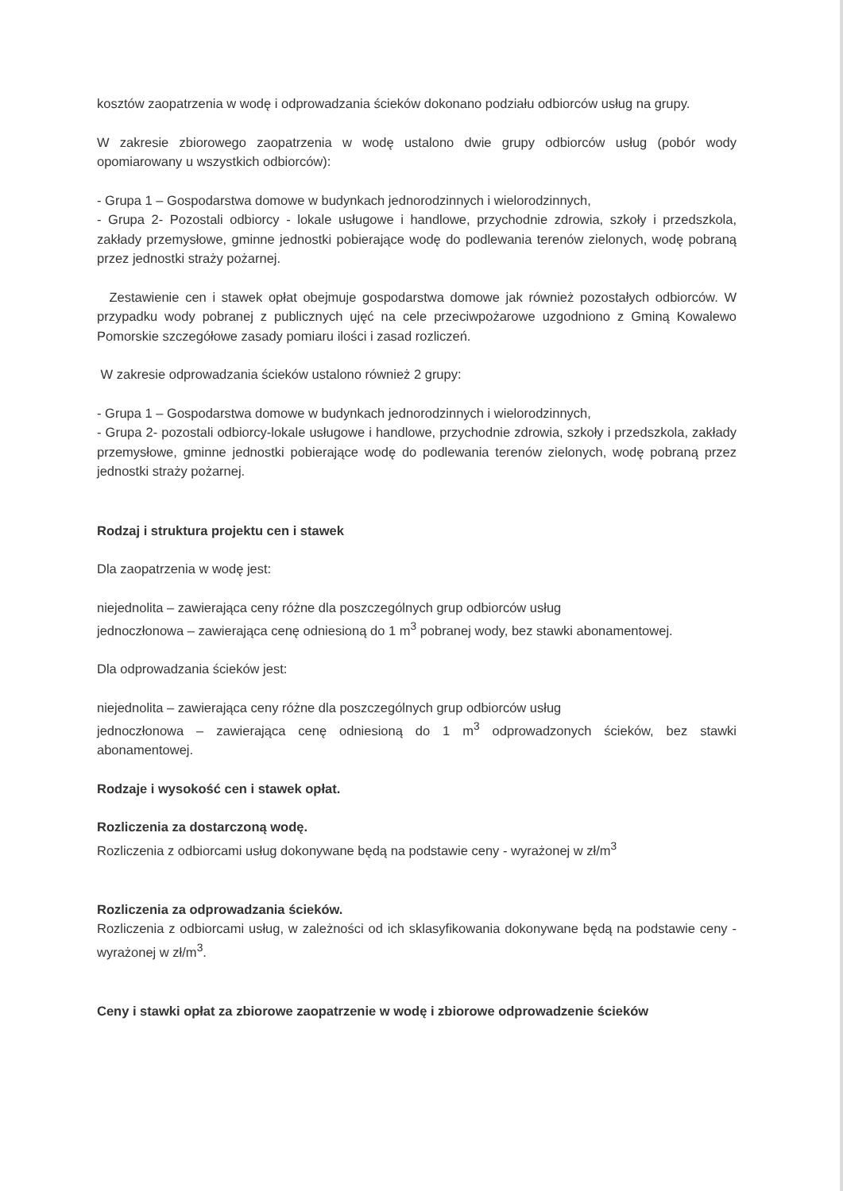kosztów zaopatrzenia w wodę i odprowadzania ścieków dokonano podziału odbiorców usług na grupy.
W zakresie zbiorowego zaopatrzenia w wodę ustalono dwie grupy odbiorców usług (pobór wody opomiarowany u wszystkich odbiorców):
- Grupa 1 – Gospodarstwa domowe w budynkach jednorodzinnych i wielorodzinnych,
- Grupa 2- Pozostali odbiorcy - lokale usługowe i handlowe, przychodnie zdrowia, szkoły i przedszkola, zakłady przemysłowe, gminne jednostki pobierające wodę do podlewania terenów zielonych, wodę pobraną przez jednostki straży pożarnej.
Zestawienie cen i stawek opłat obejmuje gospodarstwa domowe jak również pozostałych odbiorców. W przypadku wody pobranej z publicznych ujęć na cele przeciwpożarowe uzgodniono z Gminą Kowalewo Pomorskie szczegółowe zasady pomiaru ilości i zasad rozliczeń.
W zakresie odprowadzania ścieków ustalono również 2 grupy:
- Grupa 1 – Gospodarstwa domowe w budynkach jednorodzinnych i wielorodzinnych,
- Grupa 2- pozostali odbiorcy-lokale usługowe i handlowe, przychodnie zdrowia, szkoły i przedszkola, zakłady przemysłowe, gminne jednostki pobierające wodę do podlewania terenów zielonych, wodę pobraną przez jednostki straży pożarnej.
Rodzaj i struktura projektu cen i stawek
Dla zaopatrzenia w wodę jest:
niejednolita – zawierająca ceny różne dla poszczególnych grup odbiorców usług
jednoczłonowa – zawierająca cenę odniesioną do 1 m<sup>3</sup> pobranej wody, bez stawki abonamentowej.
Dla odprowadzania ścieków jest:
niejednolita – zawierająca ceny różne dla poszczególnych grup odbiorców usług
jednoczłonowa – zawierająca cenę odniesioną do 1 m<sup>3</sup> odprowadzonych ścieków, bez stawki abonamentowej.
Rodzaje i wysokość cen i stawek opłat.
Rozliczenia za dostarczoną wodę.
Rozliczenia z odbiorcami usług dokonywane będą na podstawie ceny - wyrażonej w zł/m<sup>3</sup>
Rozliczenia za odprowadzania ścieków.
Rozliczenia z odbiorcami usług, w zależności od ich sklasyfikowania dokonywane będą na podstawie ceny - wyrażonej w zł/m<sup>3</sup>.
Ceny i stawki opłat za zbiorowe zaopatrzenie w wodę i zbiorowe odprowadzenie ścieków